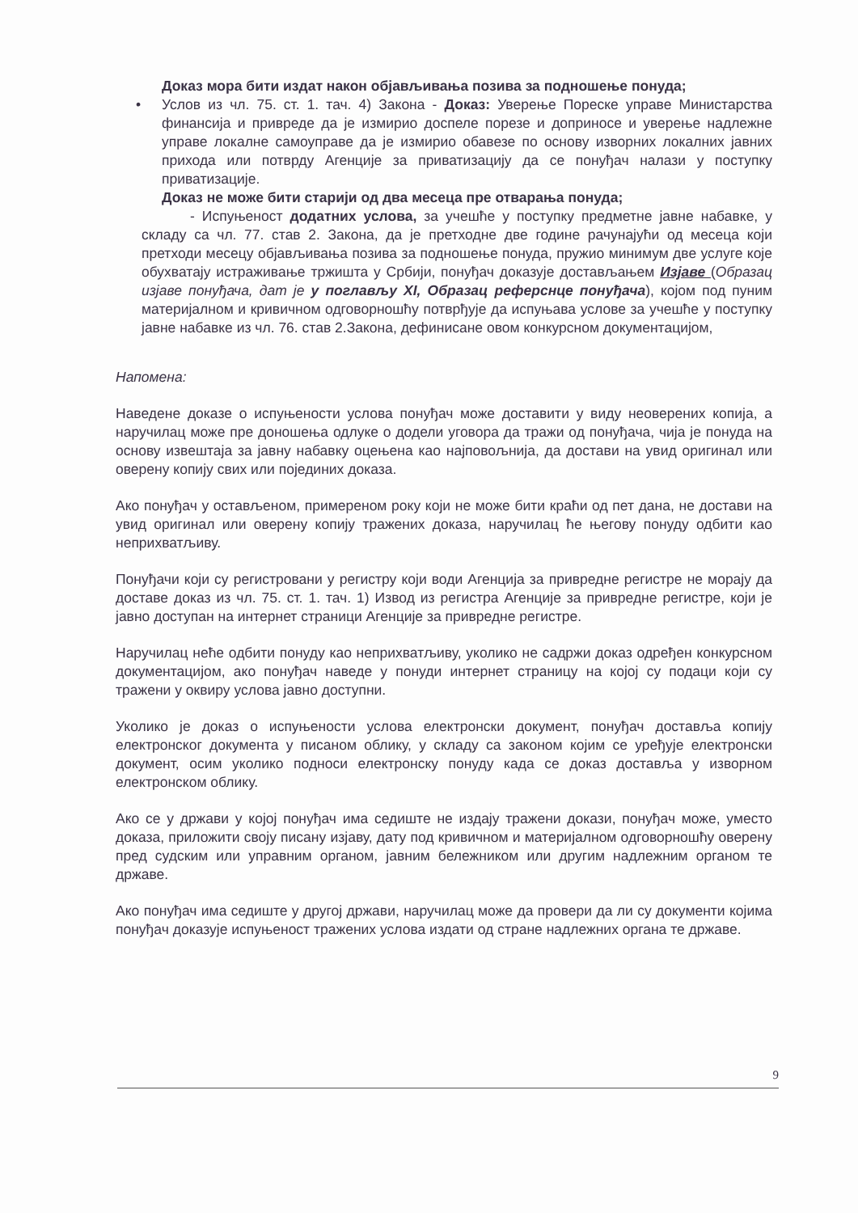Доказ мора бити издат након објављивања позива за подношење понуда;
• Услов из чл. 75. ст. 1. тач. 4) Закона - Доказ: Уверење Пореске управе Министарства финансија и привреде да је измирио доспеле порезе и доприносе и уверење надлежне управе локалне самоуправе да је измирио обавезе по основу изворних локалних јавних прихода или потврду Агенције за приватизацију да се понуђач налази у поступку приватизације.
Доказ не може бити старији од два месеца пре отварања понуда;
- Испуњеност додатних услова, за учешће у поступку предметне јавне набавке, у складу са чл. 77. став 2. Закона, да је претходне две године рачунајући од месеца који претходи месецу објављивања позива за подношење понуда, пружио минимум две услуге које обухватају истраживање тржишта у Србији, понуђач доказује достављањем Изјаве (Образац изјаве понуђача, дат је у поглављу XI, Образац реферснце понуђача), којом под пуним материјалном и кривичном одговорношћу потврђује да испуњава услове за учешће у поступку јавне набавке из чл. 76. став 2.Закона, дефинисане овом конкурсном документацијом,
Напомена:
Наведене доказе о испуњености услова понуђач може доставити у виду неоверених копија, а наручилац може пре доношења одлуке о додели уговора да тражи од понуђача, чија је понуда на основу извештаја за јавну набавку оцењена као најповољнија, да достави на увид оригинал или оверену копију свих или појединих доказа.
Ако понуђач у остављеном, примереном року који не може бити краћи од пет дана, не достави на увид оригинал или оверену копију тражених доказа, наручилац ће његову понуду одбити као неприхватљиву.
Понуђачи који су регистровани у регистру који води Агенција за привредне регистре не морају да доставе доказ из чл. 75. ст. 1. тач. 1) Извод из регистра Агенције за привредне регистре, који је јавно доступан на интернет страници Агенције за привредне регистре.
Наручилац неће одбити понуду као неприхватљиву, уколико не садржи доказ одређен конкурсном документацијом, ако понуђач наведе у понуди интернет страницу на којој су подаци који су тражени у оквиру услова јавно доступни.
Уколико је доказ о испуњености услова електронски документ, понуђач доставља копију електронског документа у писаном облику, у складу са законом којим се уређује електронски документ, осим уколико подноси електронску понуду када се доказ доставља у изворном електронском облику.
Ако се у држави у којој понуђач има седиште не издају тражени докази, понуђач може, уместо доказа, приложити своју писану изјаву, дату под кривичном и материјалном одговорношћу оверену пред судским или управним органом, јавним бележником или другим надлежним органом те државе.
Ако понуђач има седиште у другој држави, наручилац може да провери да ли су документи којима понуђач доказује испуњеност тражених услова издати од стране надлежних органа те државе.
9